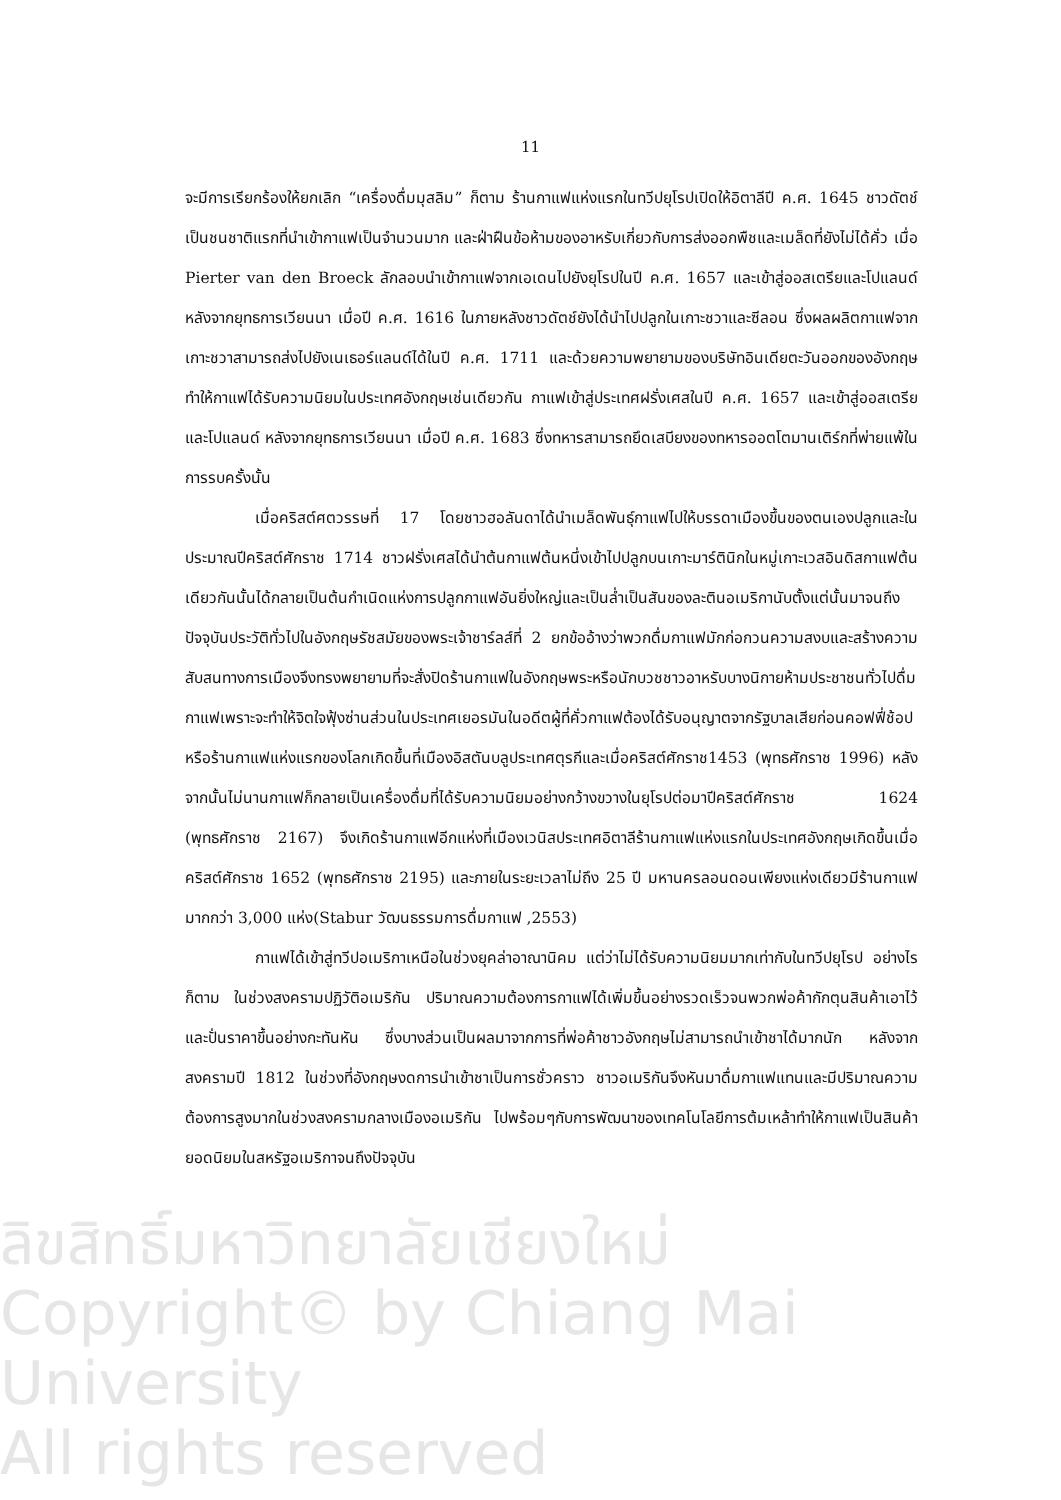11
จะมีการเรียกร้องให้ยกเลิก “เครื่องดื่มมุสลิม” ก็ตาม ร้านกาแฟแห่งแรกในทวีปยุโรปเปิดให้อิตาลีปี ค.ศ. 1645 ชาวดัตช์เป็นชนชาติแรกที่นำเข้ากาแฟเป็นจำนวนมาก และฝ่าฝืนข้อห้ามของอาหรับเกี่ยวกับการส่งออกพืชและเมล็ดที่ยังไม่ได้คั่ว เมื่อ Pierter van den Broeck ลักลอบนำเข้ากาแฟจากเอเดนไปยังยุโรปในปี ค.ศ. 1657 และเข้าสู่ออสเตรียและโปแลนด์ หลังจากยุทธการเวียนนา เมื่อปี ค.ศ. 1616 ในภายหลังชาวดัตช์ยังได้นำไปปลูกในเกาะชวาและซีลอน ซึ่งผลผลิตกาแฟจากเกาะชวาสามารถส่งไปยังเนเธอร์แลนด์ได้ในปี ค.ศ. 1711 และด้วยความพยายามของบริษัทอินเดียตะวันออกของอังกฤษ ทำให้กาแฟได้รับความนิยมในประเทศอังกฤษเช่นเดียวกัน กาแฟเข้าสู่ประเทศฝรั่งเศสในปี ค.ศ. 1657 และเข้าสู่ออสเตรียและโปแลนด์ หลังจากยุทธการเวียนนา เมื่อปี ค.ศ. 1683 ซึ่งทหารสามารถยึดเสบียงของทหารออตโตมานเติร์กที่พ่ายแพ้ในการรบครั้งนั้น
เมื่อคริสต์ศตวรรษที่ 17 โดยชาวฮอลันดาได้นำเมล็ดพันธุ์กาแฟไปให้บรรดาเมืองขึ้นของตนเองปลูกและในประมาณปีคริสต์ศักราช 1714 ชาวฝรั่งเศสได้นำต้นกาแฟต้นหนึ่งเข้าไปปลูกบนเกาะมาร์ตินิกในหมู่เกาะเวสอินดิสกาแฟต้นเดียวกันนั้นได้กลายเป็นต้นกำเนิดแห่งการปลูกกาแฟอันยิ่งใหญ่และเป็นล่ำเป็นสันของละตินอเมริกานับตั้งแต่นั้นมาจนถึงปัจจุบันประวัติทั่วไปในอังกฤษรัชสมัยของพระเจ้าชาร์ลส์ที่ 2 ยกข้ออ้างว่าพวกดื่มกาแฟมักก่อกวนความสงบและสร้างความสับสนทางการเมืองจึงทรงพยายามที่จะสั่งปิดร้านกาแฟในอังกฤษพระหรือนักบวชชาวอาหรับบางนิกายห้ามประชาชนทั่วไปดื่มกาแฟเพราะจะทำให้จิตใจฟุ้งซ่านส่วนในประเทศเยอรมันในอดีตผู้ที่คั่วกาแฟต้องได้รับอนุญาตจากรัฐบาลเสียก่อนคอฟฟี่ช้อปหรือร้านกาแฟแห่งแรกของโลกเกิดขึ้นที่เมืองอิสตันบลูประเทศตุรกีและเมื่อคริสต์ศักราช1453 (พุทธศักราช 1996) หลังจากนั้นไม่นานกาแฟก็กลายเป็นเครื่องดื่มที่ได้รับความนิยมอย่างกว้างขวางในยุโรปต่อมาปีคริสต์ศักราช 1624 (พุทธศักราช 2167) จึงเกิดร้านกาแฟอีกแห่งที่เมืองเวนิสประเทศอิตาลีร้านกาแฟแห่งแรกในประเทศอังกฤษเกิดขึ้นเมื่อคริสต์ศักราช 1652 (พุทธศักราช 2195) และภายในระยะเวลาไม่ถึง 25 ปี มหานครลอนดอนเพียงแห่งเดียวมีร้านกาแฟมากกว่า 3,000 แห่ง(Stabur วัฒนธรรมการดื่มกาแฟ ,2553)
กาแฟได้เข้าสู่ทวีปอเมริกาเหนือในช่วงยุคล่าอาณานิคม แต่ว่าไม่ได้รับความนิยมมากเท่ากับในทวีปยุโรป อย่างไรก็ตาม ในช่วงสงครามปฏิวัติอเมริกัน ปริมาณความต้องการกาแฟได้เพิ่มขึ้นอย่างรวดเร็วจนพวกพ่อค้ากักตุนสินค้าเอาไว้และปั่นราคาขึ้นอย่างกะทันหัน ซึ่งบางส่วนเป็นผลมาจากการที่พ่อค้าชาวอังกฤษไม่สามารถนำเข้าชาได้มากนัก หลังจากสงครามปี 1812 ในช่วงที่อังกฤษงดการนำเข้าชาเป็นการชั่วคราว ชาวอเมริกันจึงหันมาดื่มกาแฟแทนและมีปริมาณความต้องการสูงมากในช่วงสงครามกลางเมืองอเมริกัน ไปพร้อมๆกับการพัฒนาของเทคโนโลยีการต้มเหล้าทำให้กาแฟเป็นสินค้ายอดนิยมในสหรัฐอเมริกาจนถึงปัจจุบัน
ลิขสิทธิ์มหาวิทยาลัยเชียงใหม่
Copyright© by Chiang Mai University
All rights reserved